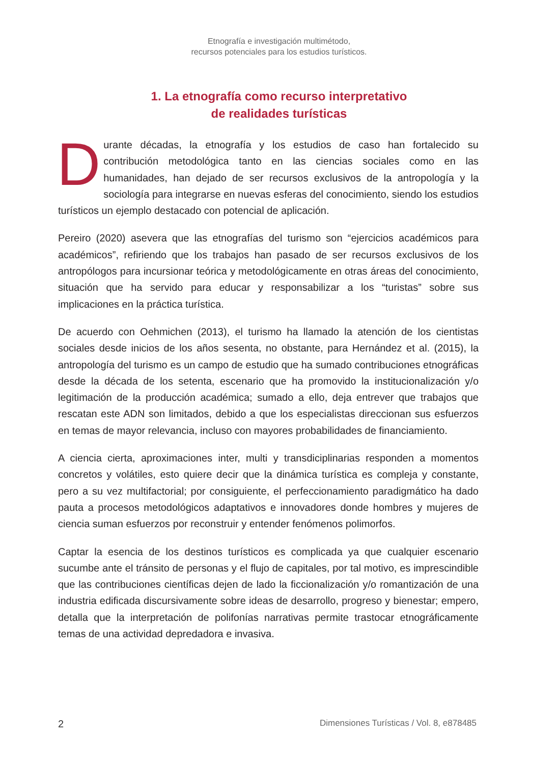Etnografía e investigación multimétodo,
recursos potenciales para los estudios turísticos.
1. La etnografía como recurso interpretativo
de realidades turísticas
Durante décadas, la etnografía y los estudios de caso han fortalecido su contribución metodológica tanto en las ciencias sociales como en las humanidades, han dejado de ser recursos exclusivos de la antropología y la sociología para integrarse en nuevas esferas del conocimiento, siendo los estudios turísticos un ejemplo destacado con potencial de aplicación.
Pereiro (2020) asevera que las etnografías del turismo son “ejercicios académicos para académicos”, refiriendo que los trabajos han pasado de ser recursos exclusivos de los antropólogos para incursionar teórica y metodológicamente en otras áreas del conocimiento, situación que ha servido para educar y responsabilizar a los “turistas” sobre sus implicaciones en la práctica turística.
De acuerdo con Oehmichen (2013), el turismo ha llamado la atención de los cientistas sociales desde inicios de los años sesenta, no obstante, para Hernández et al. (2015), la antropología del turismo es un campo de estudio que ha sumado contribuciones etnográficas desde la década de los setenta, escenario que ha promovido la institucionalización y/o legitimación de la producción académica; sumado a ello, deja entrever que trabajos que rescatan este ADN son limitados, debido a que los especialistas direccionan sus esfuerzos en temas de mayor relevancia, incluso con mayores probabilidades de financiamiento.
A ciencia cierta, aproximaciones inter, multi y transdiciplinarias responden a momentos concretos y volátiles, esto quiere decir que la dinámica turística es compleja y constante, pero a su vez multifactorial; por consiguiente, el perfeccionamiento paradigmático ha dado pauta a procesos metodológicos adaptativos e innovadores donde hombres y mujeres de ciencia suman esfuerzos por reconstruir y entender fenómenos polimorfos.
Captar la esencia de los destinos turísticos es complicada ya que cualquier escenario sucumbe ante el tránsito de personas y el flujo de capitales, por tal motivo, es imprescindible que las contribuciones científicas dejen de lado la ficcionalización y/o romantización de una industria edificada discursivamente sobre ideas de desarrollo, progreso y bienestar; empero, detalla que la interpretación de polifonías narrativas permite trastocar etnográficamente temas de una actividad depredadora e invasiva.
2 Dimensiones Turísticas / Vol. 8, e878485